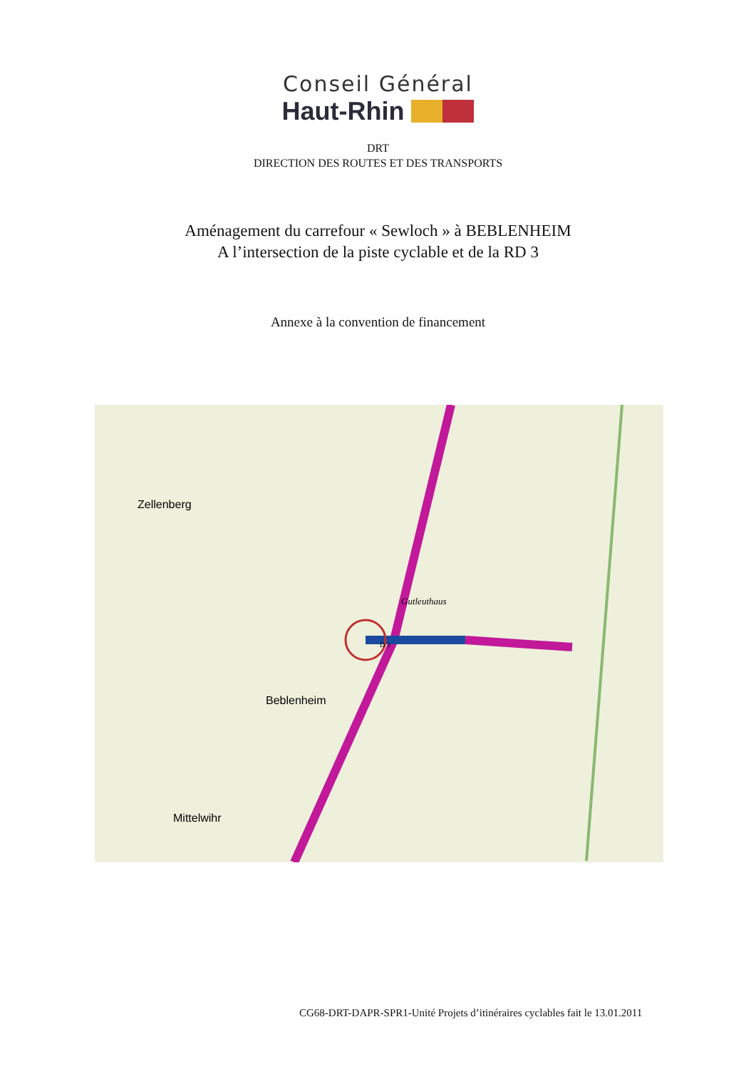Conseil Général
Haut-Rhin
DRT
DIRECTION DES ROUTES ET DES TRANSPORTS
Aménagement du carrefour « Sewloch » à BEBLENHEIM
A l’intersection de la piste cyclable et de la RD 3
Annexe à la convention de financement
Zellenberg
Beblenheim
Mittelwihr
Gutleuthaus
D 3
CG68-DRT-DAPR-SPR1-Unité Projets d’itinéraires cyclables fait le 13.01.2011